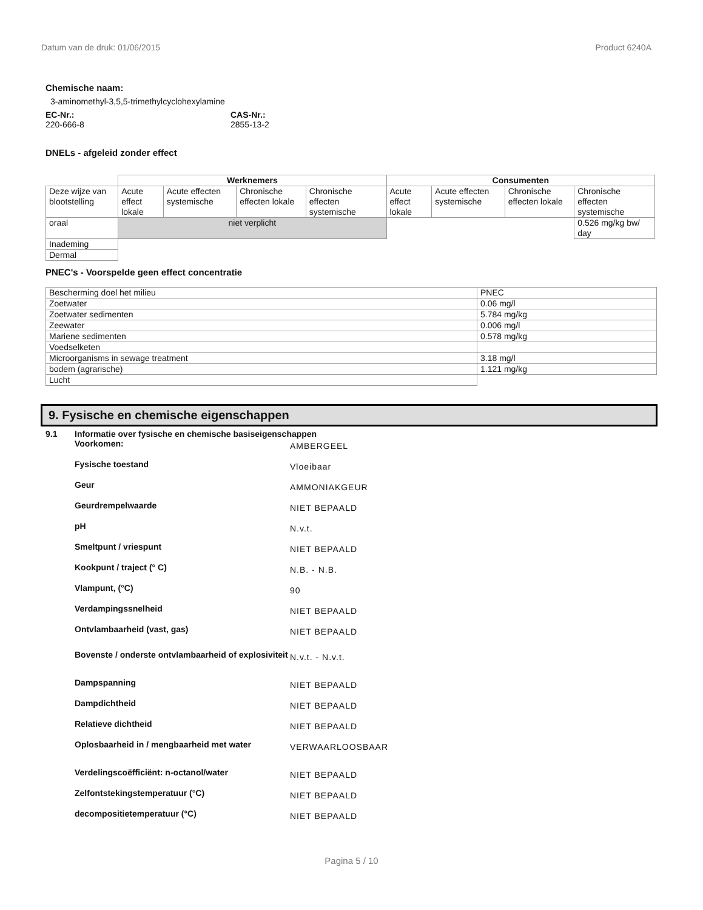Datum van de druk: 01/06/2015 Product 6240A
Chemische naam:
3-aminomethyl-3,5,5-trimethylcyclohexylamine
EC-Nr.:
220-666-8
CAS-Nr.:
2855-13-2
DNELs - afgeleid zonder effect
| | Werknemers | | | | Consumenten | | | |
| Deze wijze van blootstelling | Acute effect lokale | Acute effecten systemische | Chronische effecten lokale | Chronische effecten systemische | Acute effect lokale | Acute effecten systemische | Chronische effecten lokale | Chronische effecten systemische |
| oraal | niet verplicht | | | | | | | 0.526 mg/kg bw/ day |
| Inademing | | | | | | | | |
| Dermal | | | | | | | | |
PNEC's - Voorspelde geen effect concentratie
| Bescherming doel het milieu | PNEC |
| Zoetwater | 0.06 mg/l |
| Zoetwater sedimenten | 5.784 mg/kg |
| Zeewater | 0.006 mg/l |
| Mariene sedimenten | 0.578 mg/kg |
| Voedselketen | |
| Microorganisms in sewage treatment | 3.18 mg/l |
| bodem (agrarische) | 1.121 mg/kg |
| Lucht | |
9. Fysische en chemische eigenschappen
9.1 Informatie over fysische en chemische basiseigenschappen
Voorkomen:
AMBERGEEL
Fysische toestand
Vloeibaar
Geur
AMMONIAKGEUR
Geurdrempelwaarde
NIET BEPAALD
pH
N.v.t.
Smeltpunt / vriespunt
NIET BEPAALD
Kookpunt / traject (° C)
N.B. - N.B.
Vlampunt, (°C)
90
Verdampingssnelheid
NIET BEPAALD
Ontvlambaarheid (vast, gas)
NIET BEPAALD
Bovenste / onderste ontvlambaarheid of explosiviteit
N.v.t. - N.v.t.
Dampspanning
NIET BEPAALD
Dampdichtheid
NIET BEPAALD
Relatieve dichtheid
NIET BEPAALD
Oplosbaarheid in / mengbaarheid met water
VERWAARLOOSBAAR
Verdelingscoëfficiënt: n-octanol/water
NIET BEPAALD
Zelfontstekingstemperatuur (°C)
NIET BEPAALD
decompositietemperatuur (°C)
NIET BEPAALD
Pagina 5 / 10